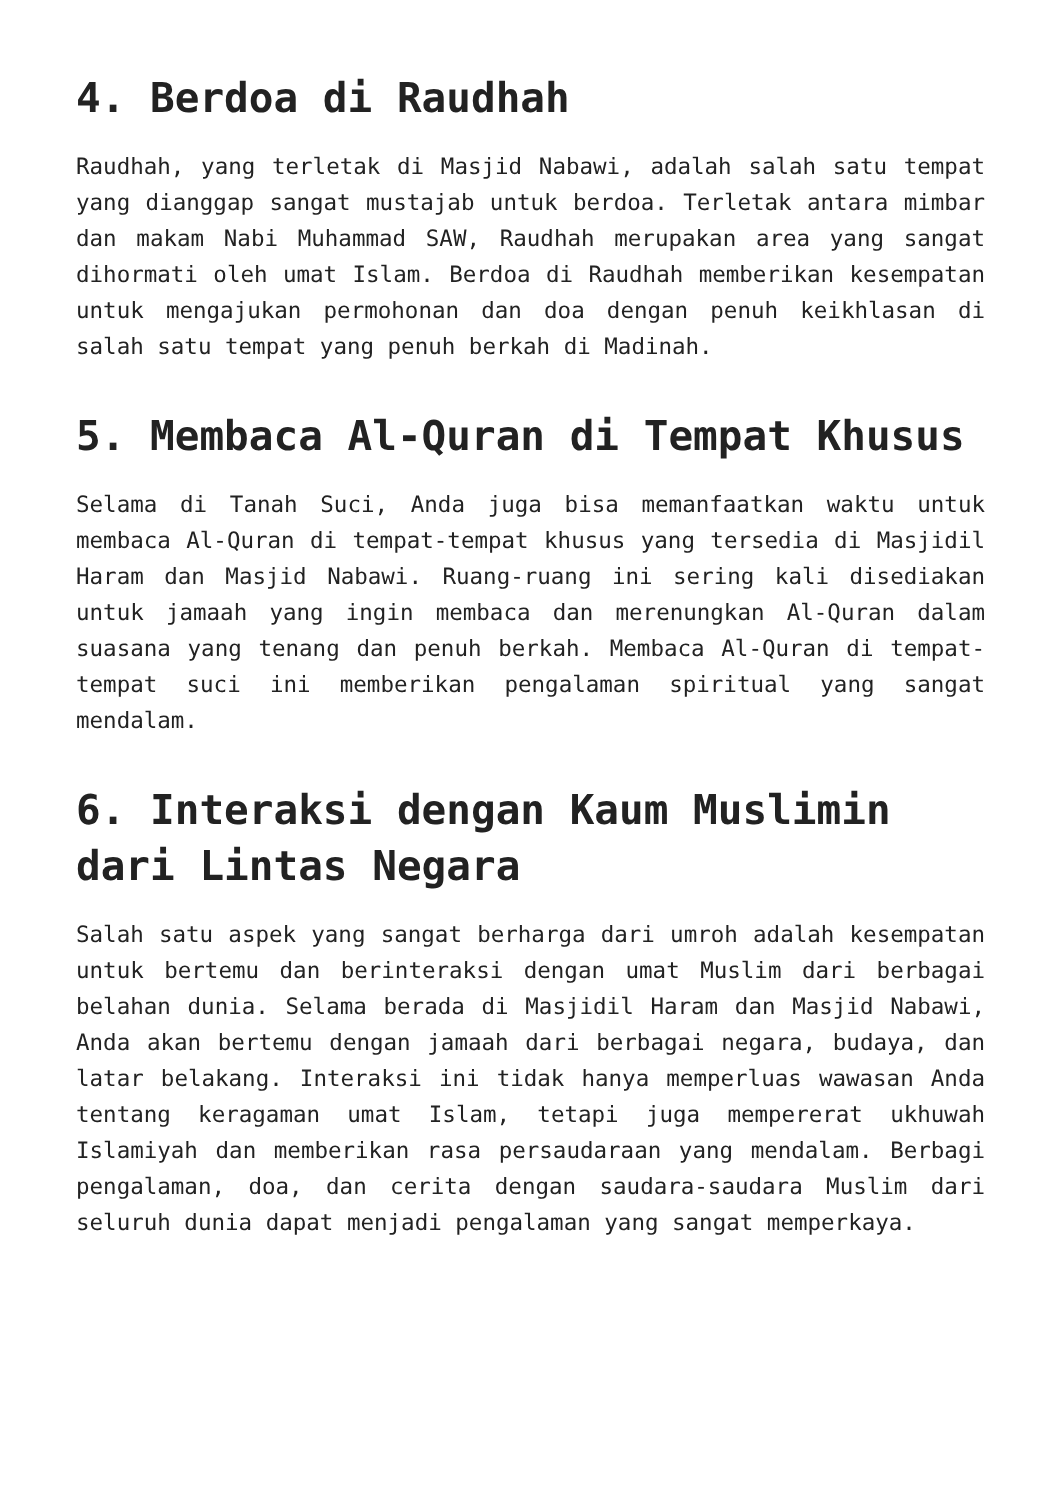4. Berdoa di Raudhah
Raudhah, yang terletak di Masjid Nabawi, adalah salah satu tempat yang dianggap sangat mustajab untuk berdoa. Terletak antara mimbar dan makam Nabi Muhammad SAW, Raudhah merupakan area yang sangat dihormati oleh umat Islam. Berdoa di Raudhah memberikan kesempatan untuk mengajukan permohonan dan doa dengan penuh keikhlasan di salah satu tempat yang penuh berkah di Madinah.
5. Membaca Al-Quran di Tempat Khusus
Selama di Tanah Suci, Anda juga bisa memanfaatkan waktu untuk membaca Al-Quran di tempat-tempat khusus yang tersedia di Masjidil Haram dan Masjid Nabawi. Ruang-ruang ini sering kali disediakan untuk jamaah yang ingin membaca dan merenungkan Al-Quran dalam suasana yang tenang dan penuh berkah. Membaca Al-Quran di tempat-tempat suci ini memberikan pengalaman spiritual yang sangat mendalam.
6. Interaksi dengan Kaum Muslimin dari Lintas Negara
Salah satu aspek yang sangat berharga dari umroh adalah kesempatan untuk bertemu dan berinteraksi dengan umat Muslim dari berbagai belahan dunia. Selama berada di Masjidil Haram dan Masjid Nabawi, Anda akan bertemu dengan jamaah dari berbagai negara, budaya, dan latar belakang. Interaksi ini tidak hanya memperluas wawasan Anda tentang keragaman umat Islam, tetapi juga mempererat ukhuwah Islamiyah dan memberikan rasa persaudaraan yang mendalam. Berbagi pengalaman, doa, dan cerita dengan saudara-saudara Muslim dari seluruh dunia dapat menjadi pengalaman yang sangat memperkaya.